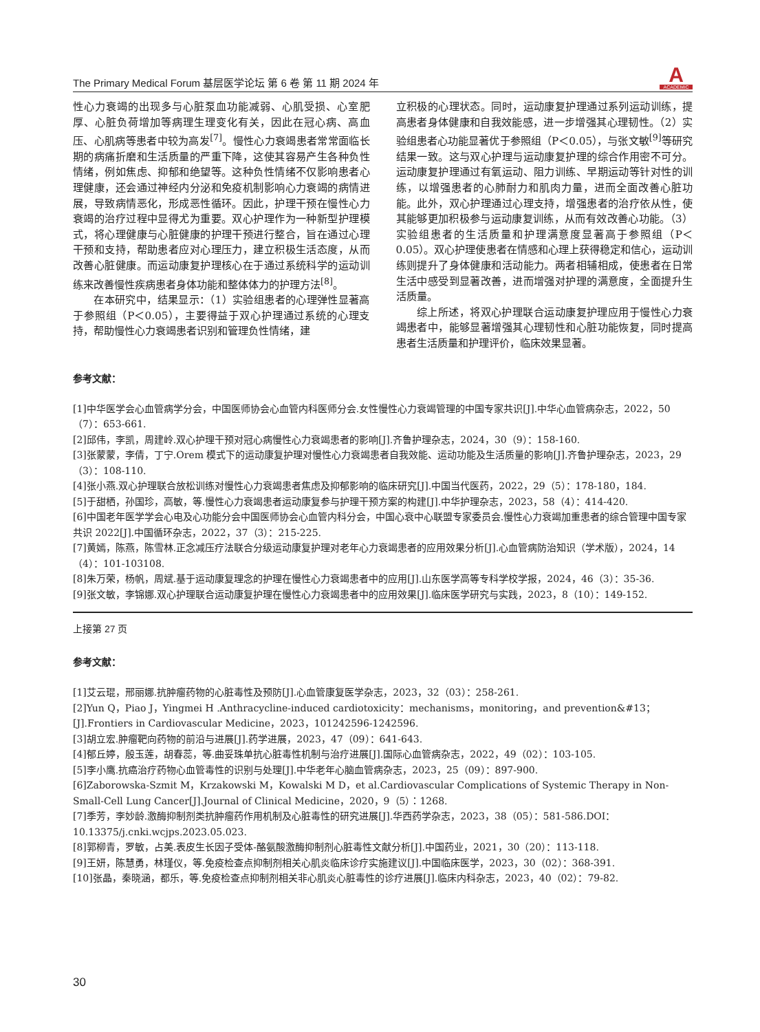The Primary Medical Forum 基层医学论坛 第 6 卷 第 11 期 2024 年
A
ACADEMIC
性心力衰竭的出现多与心脏泵血功能减弱、心肌受损、心室肥厚、心脏负荷增加等病理生理变化有关，因此在冠心病、高血压、心肌病等患者中较为高发<sup>[7]</sup>。慢性心力衰竭患者常常面临长期的病痛折磨和生活质量的严重下降，这使其容易产生各种负性情绪，例如焦虑、抑郁和绝望等。这种负性情绪不仅影响患者心理健康，还会通过神经内分泌和免疫机制影响心力衰竭的病情进展，导致病情恶化，形成恶性循环。因此，护理干预在慢性心力衰竭的治疗过程中显得尤为重要。双心护理作为一种新型护理模式，将心理健康与心脏健康的护理干预进行整合，旨在通过心理干预和支持，帮助患者应对心理压力，建立积极生活态度，从而改善心脏健康。而运动康复护理核心在于通过系统科学的运动训练来改善慢性疾病患者身体功能和整体体力的护理方法<sup>[8]</sup>。
在本研究中，结果显示：（1）实验组患者的心理弹性显著高于参照组（P＜0.05），主要得益于双心护理通过系统的心理支持，帮助慢性心力衰竭患者识别和管理负性情绪，建
立积极的心理状态。同时，运动康复护理通过系列运动训练，提高患者身体健康和自我效能感，进一步增强其心理韧性。（2）实验组患者心功能显著优于参照组（P＜0.05），与张文敏<sup>[9]</sup>等研究结果一致。这与双心护理与运动康复护理的综合作用密不可分。运动康复护理通过有氧运动、阻力训练、早期运动等针对性的训练，以增强患者的心肺耐力和肌肉力量，进而全面改善心脏功能。此外，双心护理通过心理支持，增强患者的治疗依从性，使其能够更加积极参与运动康复训练，从而有效改善心功能。（3）实验组患者的生活质量和护理满意度显著高于参照组（P＜0.05）。双心护理使患者在情感和心理上获得稳定和信心，运动训练则提升了身体健康和活动能力。两者相辅相成，使患者在日常生活中感受到显著改善，进而增强对护理的满意度，全面提升生活质量。
综上所述，将双心护理联合运动康复护理应用于慢性心力衰竭患者中，能够显著增强其心理韧性和心脏功能恢复，同时提高患者生活质量和护理评价，临床效果显著。
参考文献：
[1]中华医学会心血管病学分会，中国医师协会心血管内科医师分会.女性慢性心力衰竭管理的中国专家共识[J].中华心血管病杂志，2022，50（7）：653-661.
[2]邱伟，李凯，周建岭.双心护理干预对冠心病慢性心力衰竭患者的影响[J].齐鲁护理杂志，2024，30（9）：158-160.
[3]张蒙蒙，李倩，丁宁.Orem 模式下的运动康复护理对慢性心力衰竭患者自我效能、运动功能及生活质量的影响[J].齐鲁护理杂志，2023，29（3）：108-110.
[4]张小燕.双心护理联合放松训练对慢性心力衰竭患者焦虑及抑郁影响的临床研究[J].中国当代医药，2022，29（5）：178-180，184.
[5]于甜栖，孙国珍，高敏，等.慢性心力衰竭患者运动康复参与护理干预方案的构建[J].中华护理杂志，2023，58（4）：414-420.
[6]中国老年医学学会心电及心功能分会中国医师协会心血管内科分会，中国心衰中心联盟专家委员会.慢性心力衰竭加重患者的综合管理中国专家共识 2022[J].中国循环杂志，2022，37（3）：215-225.
[7]黄嫣，陈燕，陈雪林.正念减压疗法联合分级运动康复护理对老年心力衰竭患者的应用效果分析[J].心血管病防治知识（学术版），2024，14（4）：101-103108.
[8]朱万荣，杨帆，周斌.基于运动康复理念的护理在慢性心力衰竭患者中的应用[J].山东医学高等专科学校学报，2024，46（3）：35-36.
[9]张文敏，李锦娜.双心护理联合运动康复护理在慢性心力衰竭患者中的应用效果[J].临床医学研究与实践，2023，8（10）：149-152.
上接第 27 页
参考文献：
[1]艾云琨，邢丽娜.抗肿瘤药物的心脏毒性及预防[J].心血管康复医学杂志，2023，32（03）：258-261.
[2]Yun Q，Piao J，Yingmei H .Anthracycline-induced cardiotoxicity：mechanisms，monitoring，and prevention&#13；[J].Frontiers in Cardiovascular Medicine，2023，101242596-1242596.
[3]胡立宏.肿瘤靶向药物的前沿与进展[J].药学进展，2023，47（09）：641-643.
[4]郁丘婷，殷玉莲，胡春蕊，等.曲妥珠单抗心脏毒性机制与治疗进展[J].国际心血管病杂志，2022，49（02）：103-105.
[5]李小鹰.抗癌治疗药物心血管毒性的识别与处理[J].中华老年心脑血管病杂志，2023，25（09）：897-900.
[6]Zaborowska-Szmit M，Krzakowski M，Kowalski M D，et al.Cardiovascular Complications of Systemic Therapy in Non-Small-Cell Lung Cancer[J].Journal of Clinical Medicine，2020，9（5）：1268.
[7]季芳，李妙龄.激酶抑制剂类抗肿瘤药作用机制及心脏毒性的研究进展[J].华西药学杂志，2023，38（05）：581-586.DOI：10.13375/j.cnki.wcjps.2023.05.023.
[8]郭柳青，罗敏，占美.表皮生长因子受体-酪氨酸激酶抑制剂心脏毒性文献分析[J].中国药业，2021，30（20）：113-118.
[9]王妍，陈慧勇，林瑾仪，等.免疫检查点抑制剂相关心肌炎临床诊疗实施建议[J].中国临床医学，2023，30（02）：368-391.
[10]张晶，秦晓涵，都乐，等.免疫检查点抑制剂相关非心肌炎心脏毒性的诊疗进展[J].临床内科杂志，2023，40（02）：79-82.
30